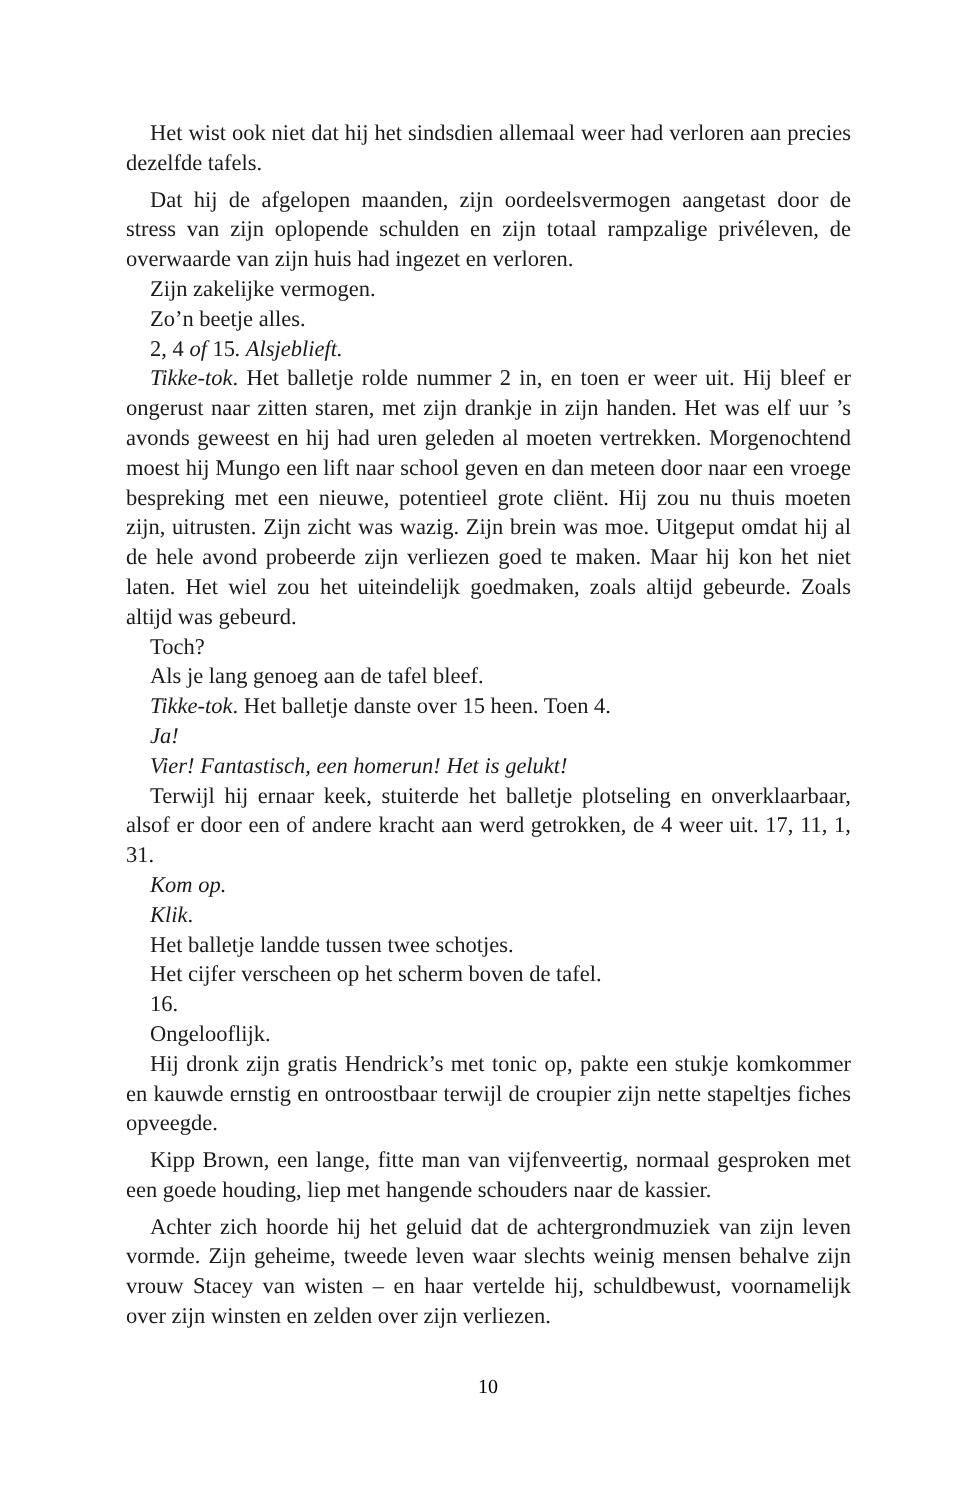Het wist ook niet dat hij het sindsdien allemaal weer had verloren aan precies dezelfde tafels.
Dat hij de afgelopen maanden, zijn oordeelsvermogen aangetast door de stress van zijn oplopende schulden en zijn totaal rampzalige privéleven, de overwaarde van zijn huis had ingezet en verloren.
Zijn zakelijke vermogen.
Zo’n beetje alles.
2, 4 of 15. Alsjeblieft.
Tikke-tok. Het balletje rolde nummer 2 in, en toen er weer uit. Hij bleef er ongerust naar zitten staren, met zijn drankje in zijn handen. Het was elf uur ’s avonds geweest en hij had uren geleden al moeten vertrekken. Morgenochtend moest hij Mungo een lift naar school geven en dan meteen door naar een vroege bespreking met een nieuwe, potentieel grote cliënt. Hij zou nu thuis moeten zijn, uitrusten. Zijn zicht was wazig. Zijn brein was moe. Uitgeput omdat hij al de hele avond probeerde zijn verliezen goed te maken. Maar hij kon het niet laten. Het wiel zou het uiteindelijk goedmaken, zoals altijd gebeurde. Zoals altijd was gebeurd.
Toch?
Als je lang genoeg aan de tafel bleef.
Tikke-tok. Het balletje danste over 15 heen. Toen 4.
Ja!
Vier! Fantastisch, een homerun! Het is gelukt!
Terwijl hij ernaar keek, stuiterde het balletje plotseling en onverklaarbaar, alsof er door een of andere kracht aan werd getrokken, de 4 weer uit. 17, 11, 1, 31.
Kom op.
Klik.
Het balletje landde tussen twee schotjes.
Het cijfer verscheen op het scherm boven de tafel.
16.
Ongelooflijk.
Hij dronk zijn gratis Hendrick’s met tonic op, pakte een stukje komkommer en kauwde ernstig en ontroostbaar terwijl de croupier zijn nette stapeltjes fiches opveegde.
Kipp Brown, een lange, fitte man van vijfenveertig, normaal gesproken met een goede houding, liep met hangende schouders naar de kassier.
Achter zich hoorde hij het geluid dat de achtergrondmuziek van zijn leven vormde. Zijn geheime, tweede leven waar slechts weinig mensen behalve zijn vrouw Stacey van wisten – en haar vertelde hij, schuldbewust, voornamelijk over zijn winsten en zelden over zijn verliezen.
10